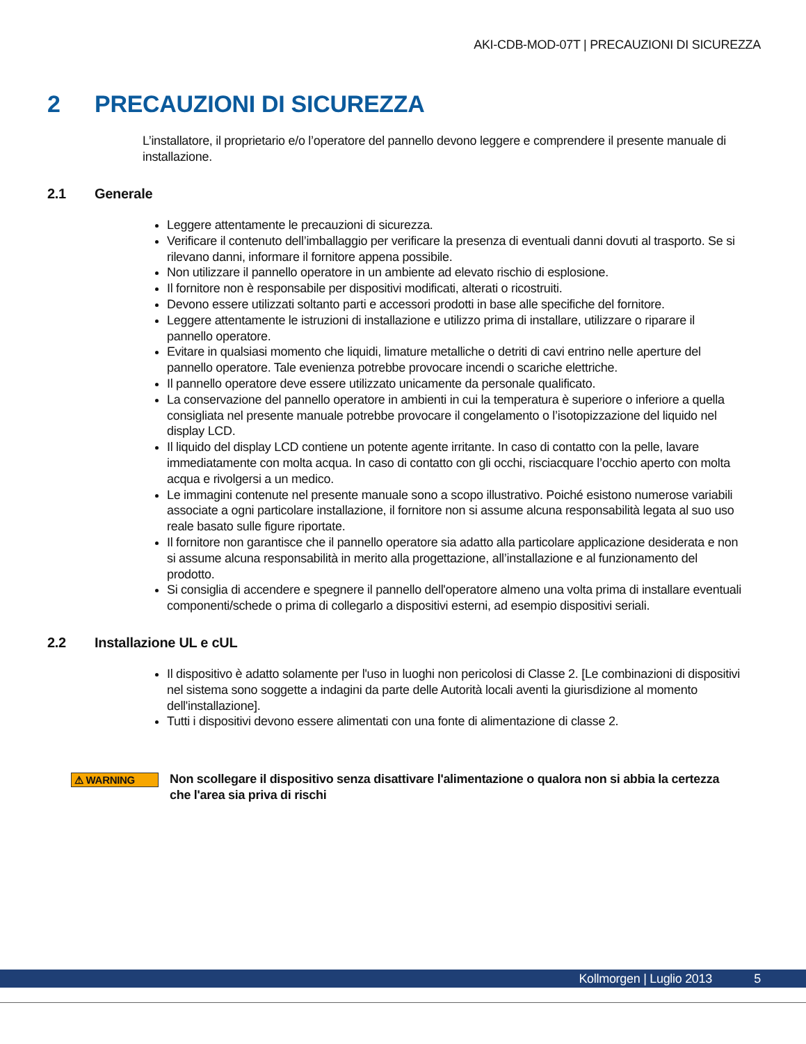AKI-CDB-MOD-07T | PRECAUZIONI DI SICUREZZA
2 PRECAUZIONI DI SICUREZZA
L’installatore, il proprietario e/o l’operatore del pannello devono leggere e comprendere il presente manuale di installazione.
2.1 Generale
Leggere attentamente le precauzioni di sicurezza.
Verificare il contenuto dell’imballaggio per verificare la presenza di eventuali danni dovuti al trasporto. Se si rilevano danni, informare il fornitore appena possibile.
Non utilizzare il pannello operatore in un ambiente ad elevato rischio di esplosione.
Il fornitore non è responsabile per dispositivi modificati, alterati o ricostruiti.
Devono essere utilizzati soltanto parti e accessori prodotti in base alle specifiche del fornitore.
Leggere attentamente le istruzioni di installazione e utilizzo prima di installare, utilizzare o riparare il pannello operatore.
Evitare in qualsiasi momento che liquidi, limature metalliche o detriti di cavi entrino nelle aperture del pannello operatore. Tale evenienza potrebbe provocare incendi o scariche elettriche.
Il pannello operatore deve essere utilizzato unicamente da personale qualificato.
La conservazione del pannello operatore in ambienti in cui la temperatura è superiore o inferiore a quella consigliata nel presente manuale potrebbe provocare il congelamento o l’isotopizzazione del liquido nel display LCD.
Il liquido del display LCD contiene un potente agente irritante. In caso di contatto con la pelle, lavare immediatamente con molta acqua. In caso di contatto con gli occhi, risciacquare l’occhio aperto con molta acqua e rivolgersi a un medico.
Le immagini contenute nel presente manuale sono a scopo illustrativo. Poiché esistono numerose variabili associate a ogni particolare installazione, il fornitore non si assume alcuna responsabilità legata al suo uso reale basato sulle figure riportate.
Il fornitore non garantisce che il pannello operatore sia adatto alla particolare applicazione desiderata e non si assume alcuna responsabilità in merito alla progettazione, all’installazione e al funzionamento del prodotto.
Si consiglia di accendere e spegnere il pannello dell'operatore almeno una volta prima di installare eventuali componenti/schede o prima di collegarlo a dispositivi esterni, ad esempio dispositivi seriali.
2.2 Installazione UL e cUL
Il dispositivo è adatto solamente per l'uso in luoghi non pericolosi di Classe 2. [Le combinazioni di dispositivi nel sistema sono soggette a indagini da parte delle Autorità locali aventi la giurisdizione al momento dell'installazione].
Tutti i dispositivi devono essere alimentati con una fonte di alimentazione di classe 2.
⚠ WARNING
Non scollegare il dispositivo senza disattivare l'alimentazione o qualora non si abbia la certezza che l'area sia priva di rischi
Kollmorgen | Luglio 2013 5